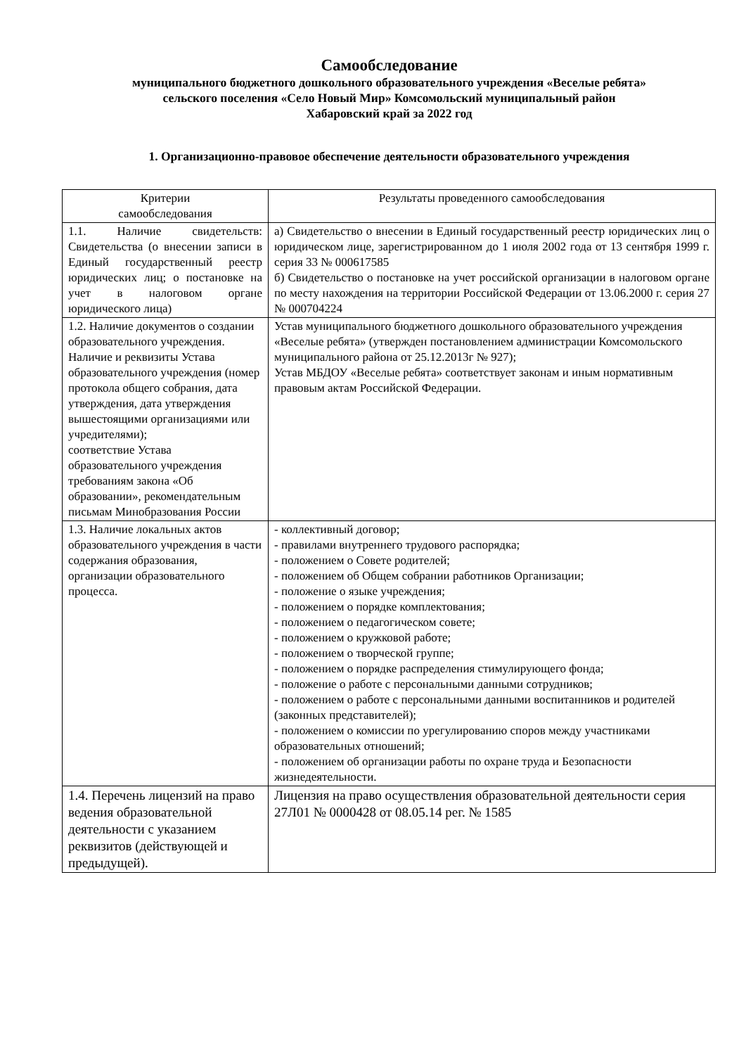Самообследование
муниципального бюджетного дошкольного образовательного учреждения «Веселые ребята»
сельского поселения «Село Новый Мир» Комсомольский муниципальный район
Хабаровский край за 2022 год
1. Организационно-правовое обеспечение деятельности образовательного учреждения
| Критерии самообследования | Результаты проведенного самообследования |
| 1.1. Наличие свидетельств: Свидетельства (о внесении записи в Единый государственный реестр юридических лиц; о постановке на учет в налоговом органе юридического лица) | а) Свидетельство о внесении в Единый государственный реестр юридических лиц о юридическом лице, зарегистрированном до 1 июля 2002 года от 13 сентября 1999 г. серия 33 № 000617585 б) Свидетельство о постановке на учет российской организации в налоговом органе по месту нахождения на территории Российской Федерации от 13.06.2000 г. серия 27 № 000704224 |
| 1.2. Наличие документов о создании образовательного учреждения. Наличие и реквизиты Устава образовательного учреждения (номер протокола общего собрания, дата утверждения, дата утверждения вышестоящими организациями или учредителями); соответствие Устава образовательного учреждения требованиям закона «Об образовании», рекомендательным письмам Минобразования России | Устав муниципального бюджетного дошкольного образовательного учреждения «Веселые ребята» (утвержден постановлением администрации Комсомольского муниципального района от 25.12.2013г № 927); Устав МБДОУ «Веселые ребята» соответствует законам и иным нормативным правовым актам Российской Федерации. |
| 1.3. Наличие локальных актов образовательного учреждения в части содержания образования, организации образовательного процесса. | - коллективный договор; - правилами внутреннего трудового распорядка; - положением о Совете родителей; - положением об Общем собрании работников Организации; - положение о языке учреждения; - положением о порядке комплектования; - положением о педагогическом совете; - положением о кружковой работе; - положением о творческой группе; - положением о порядке распределения стимулирующего фонда; - положение о работе с персональными данными сотрудников; - положением о работе с персональными данными воспитанников и родителей (законных представителей); - положением о комиссии по урегулированию споров между участниками образовательных отношений; - положением об организации работы по охране труда и Безопасности жизнедеятельности. |
| 1.4. Перечень лицензий на право ведения образовательной деятельности с указанием реквизитов (действующей и предыдущей). | Лицензия на право осуществления образовательной деятельности серия 27Л01 № 0000428 от 08.05.14 рег. № 1585 |